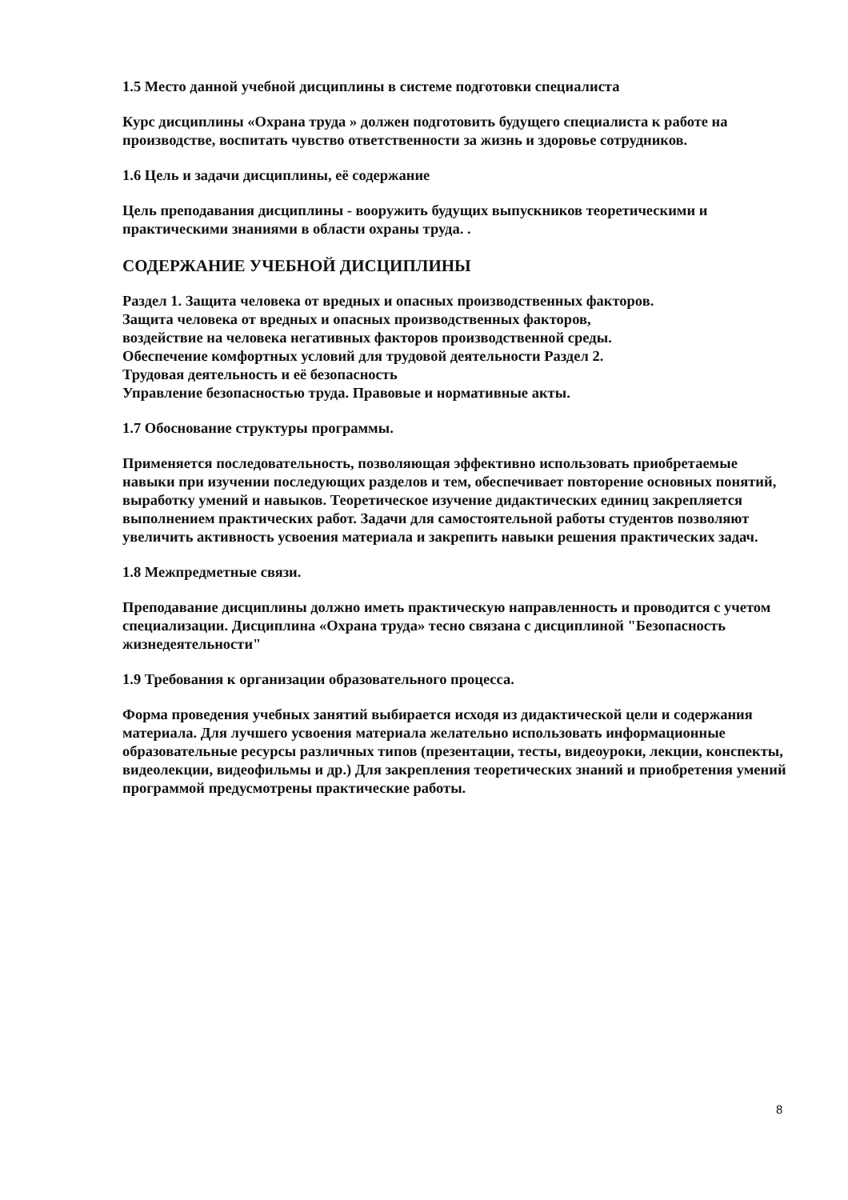1.5 Место данной учебной дисциплины в системе подготовки специалиста
Курс дисциплины «Охрана труда » должен подготовить будущего специалиста к работе на производстве, воспитать чувство ответственности за жизнь и здоровье сотрудников.
1.6 Цель и задачи дисциплины, её содержание
Цель преподавания дисциплины - вооружить будущих выпускников теоретическими и практическими знаниями в области охраны труда. .
СОДЕРЖАНИЕ УЧЕБНОЙ ДИСЦИПЛИНЫ
Раздел 1. Защита человека от вредных и опасных производственных факторов.
Защита человека от вредных и опасных производственных факторов,
воздействие на человека негативных факторов производственной среды.
Обеспечение комфортных условий для трудовой деятельности Раздел 2.
Трудовая деятельность и её безопасность
Управление безопасностью труда. Правовые и нормативные акты.
1.7 Обоснование структуры программы.
Применяется последовательность, позволяющая эффективно использовать приобретаемые навыки при изучении последующих разделов и тем, обеспечивает повторение основных понятий, выработку умений и навыков. Теоретическое изучение дидактических единиц закрепляется выполнением практических работ. Задачи для самостоятельной работы студентов позволяют увеличить активность усвоения материала и закрепить навыки решения практических задач.
1.8 Межпредметные связи.
Преподавание дисциплины должно иметь практическую направленность и проводится с учетом специализации. Дисциплина «Охрана труда» тесно связана с дисциплиной "Безопасность жизнедеятельности"
1.9 Требования к организации образовательного процесса.
Форма проведения учебных занятий выбирается исходя из дидактической цели и содержания материала. Для лучшего усвоения материала желательно использовать информационные образовательные ресурсы различных типов (презентации, тесты, видеоуроки, лекции, конспекты, видеолекции, видеофильмы и др.) Для закрепления теоретических знаний и приобретения умений программой предусмотрены практические работы.
8